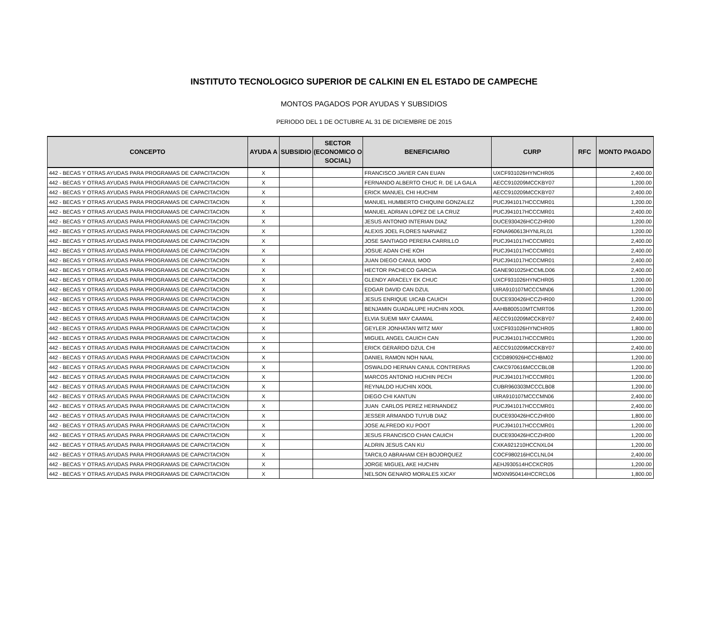INSTITUTO TECNOLOGICO SUPERIOR DE CALKINI EN EL ESTADO DE CAMPECHE
MONTOS PAGADOS POR AYUDAS Y SUBSIDIOS
PERIODO DEL 1 DE OCTUBRE AL 31 DE DICIEMBRE DE 2015
| CONCEPTO | AYUDA A | SUBSIDIO | SECTOR (ECONOMICO O SOCIAL) | BENEFICIARIO | CURP | RFC | MONTO PAGADO |
| --- | --- | --- | --- | --- | --- | --- | --- |
| 442 - BECAS Y OTRAS AYUDAS PARA PROGRAMAS DE CAPACITACION | X | | | FRANCISCO JAVIER CAN EUAN | UXCF931026HYNCHR05 | | 2,400.00 |
| 442 - BECAS Y OTRAS AYUDAS PARA PROGRAMAS DE CAPACITACION | X | | | FERNANDO ALBERTO CHUC R. DE LA GALA | AECC910209MCCKBY07 | | 1,200.00 |
| 442 - BECAS Y OTRAS AYUDAS PARA PROGRAMAS DE CAPACITACION | X | | | ERICK MANUEL CHI HUCHIM | AECC910209MCCKBY07 | | 2,400.00 |
| 442 - BECAS Y OTRAS AYUDAS PARA PROGRAMAS DE CAPACITACION | X | | | MANUEL HUMBERTO CHIQUINI GONZALEZ | PUCJ941017HCCCMR01 | | 1,200.00 |
| 442 - BECAS Y OTRAS AYUDAS PARA PROGRAMAS DE CAPACITACION | X | | | MANUEL ADRIAN LOPEZ DE LA CRUZ | PUCJ941017HCCCMR01 | | 2,400.00 |
| 442 - BECAS Y OTRAS AYUDAS PARA PROGRAMAS DE CAPACITACION | X | | | JESUS ANTONIO INTERIAN DIAZ | DUCE930426HCCZHR00 | | 1,200.00 |
| 442 - BECAS Y OTRAS AYUDAS PARA PROGRAMAS DE CAPACITACION | X | | | ALEXIS JOEL FLORES NARVAEZ | FONA960613HYNLRL01 | | 1,200.00 |
| 442 - BECAS Y OTRAS AYUDAS PARA PROGRAMAS DE CAPACITACION | X | | | JOSE SANTIAGO PERERA CARRILLO | PUCJ941017HCCCMR01 | | 2,400.00 |
| 442 - BECAS Y OTRAS AYUDAS PARA PROGRAMAS DE CAPACITACION | X | | | JOSUE ADAN CHE KOH | PUCJ941017HCCCMR01 | | 2,400.00 |
| 442 - BECAS Y OTRAS AYUDAS PARA PROGRAMAS DE CAPACITACION | X | | | JUAN DIEGO CANUL MOO | PUCJ941017HCCCMR01 | | 2,400.00 |
| 442 - BECAS Y OTRAS AYUDAS PARA PROGRAMAS DE CAPACITACION | X | | | HECTOR PACHECO GARCIA | GANE901025HCCMLD06 | | 2,400.00 |
| 442 - BECAS Y OTRAS AYUDAS PARA PROGRAMAS DE CAPACITACION | X | | | GLENDY ARACELY EK CHUC | UXCF931026HYNCHR05 | | 1,200.00 |
| 442 - BECAS Y OTRAS AYUDAS PARA PROGRAMAS DE CAPACITACION | X | | | EDGAR DAVID CAN DZUL | UIRA910107MCCCMN06 | | 1,200.00 |
| 442 - BECAS Y OTRAS AYUDAS PARA PROGRAMAS DE CAPACITACION | X | | | JESUS ENRIQUE UICAB CAUICH | DUCE930426HCCZHR00 | | 1,200.00 |
| 442 - BECAS Y OTRAS AYUDAS PARA PROGRAMAS DE CAPACITACION | X | | | BENJAMIN GUADALUPE HUCHIN XOOL | AAHB800510MTCMRT06 | | 1,200.00 |
| 442 - BECAS Y OTRAS AYUDAS PARA PROGRAMAS DE CAPACITACION | X | | | ELVIA SUEMI MAY CAAMAL | AECC910209MCCKBY07 | | 2,400.00 |
| 442 - BECAS Y OTRAS AYUDAS PARA PROGRAMAS DE CAPACITACION | X | | | GEYLER JONHATAN WITZ MAY | UXCF931026HYNCHR05 | | 1,800.00 |
| 442 - BECAS Y OTRAS AYUDAS PARA PROGRAMAS DE CAPACITACION | X | | | MIGUEL ANGEL CAUICH CAN | PUCJ941017HCCCMR01 | | 1,200.00 |
| 442 - BECAS Y OTRAS AYUDAS PARA PROGRAMAS DE CAPACITACION | X | | | ERICK GERARDO DZUL CHI | AECC910209MCCKBY07 | | 2,400.00 |
| 442 - BECAS Y OTRAS AYUDAS PARA PROGRAMAS DE CAPACITACION | X | | | DANIEL RAMON NOH NAAL | CICD890926HCCHBM02 | | 1,200.00 |
| 442 - BECAS Y OTRAS AYUDAS PARA PROGRAMAS DE CAPACITACION | X | | | OSWALDO HERNAN CANUL CONTRERAS | CAKC970616MCCCBL08 | | 1,200.00 |
| 442 - BECAS Y OTRAS AYUDAS PARA PROGRAMAS DE CAPACITACION | X | | | MARCOS ANTONIO HUCHIN PECH | PUCJ941017HCCCMR01 | | 1,200.00 |
| 442 - BECAS Y OTRAS AYUDAS PARA PROGRAMAS DE CAPACITACION | X | | | REYNALDO HUCHIN XOOL | CUBR960303MCCCLB08 | | 1,200.00 |
| 442 - BECAS Y OTRAS AYUDAS PARA PROGRAMAS DE CAPACITACION | X | | | DIEGO CHI KANTUN | UIRA910107MCCCMN06 | | 2,400.00 |
| 442 - BECAS Y OTRAS AYUDAS PARA PROGRAMAS DE CAPACITACION | X | | | JUAN CARLOS PEREZ HERNANDEZ | PUCJ941017HCCCMR01 | | 2,400.00 |
| 442 - BECAS Y OTRAS AYUDAS PARA PROGRAMAS DE CAPACITACION | X | | | JESSER ARMANDO TUYUB DIAZ | DUCE930426HCCZHR00 | | 1,800.00 |
| 442 - BECAS Y OTRAS AYUDAS PARA PROGRAMAS DE CAPACITACION | X | | | JOSE ALFREDO KU POOT | PUCJ941017HCCCMR01 | | 1,200.00 |
| 442 - BECAS Y OTRAS AYUDAS PARA PROGRAMAS DE CAPACITACION | X | | | JESUS FRANCISCO CHAN CAUICH | DUCE930426HCCZHR00 | | 1,200.00 |
| 442 - BECAS Y OTRAS AYUDAS PARA PROGRAMAS DE CAPACITACION | X | | | ALDRIN JESUS CAN KU | CXKA921210HCCNXL04 | | 1,200.00 |
| 442 - BECAS Y OTRAS AYUDAS PARA PROGRAMAS DE CAPACITACION | X | | | TARCILO ABRAHAM CEH BOJORQUEZ | COCF980216HCCLNL04 | | 2,400.00 |
| 442 - BECAS Y OTRAS AYUDAS PARA PROGRAMAS DE CAPACITACION | X | | | JORGE MIGUEL AKE HUCHIN | AEHJ930514HCCKCR05 | | 1,200.00 |
| 442 - BECAS Y OTRAS AYUDAS PARA PROGRAMAS DE CAPACITACION | X | | | NELSON GENARO MORALES XICAY | MOXN950414HCCRCL06 | | 1,800.00 |